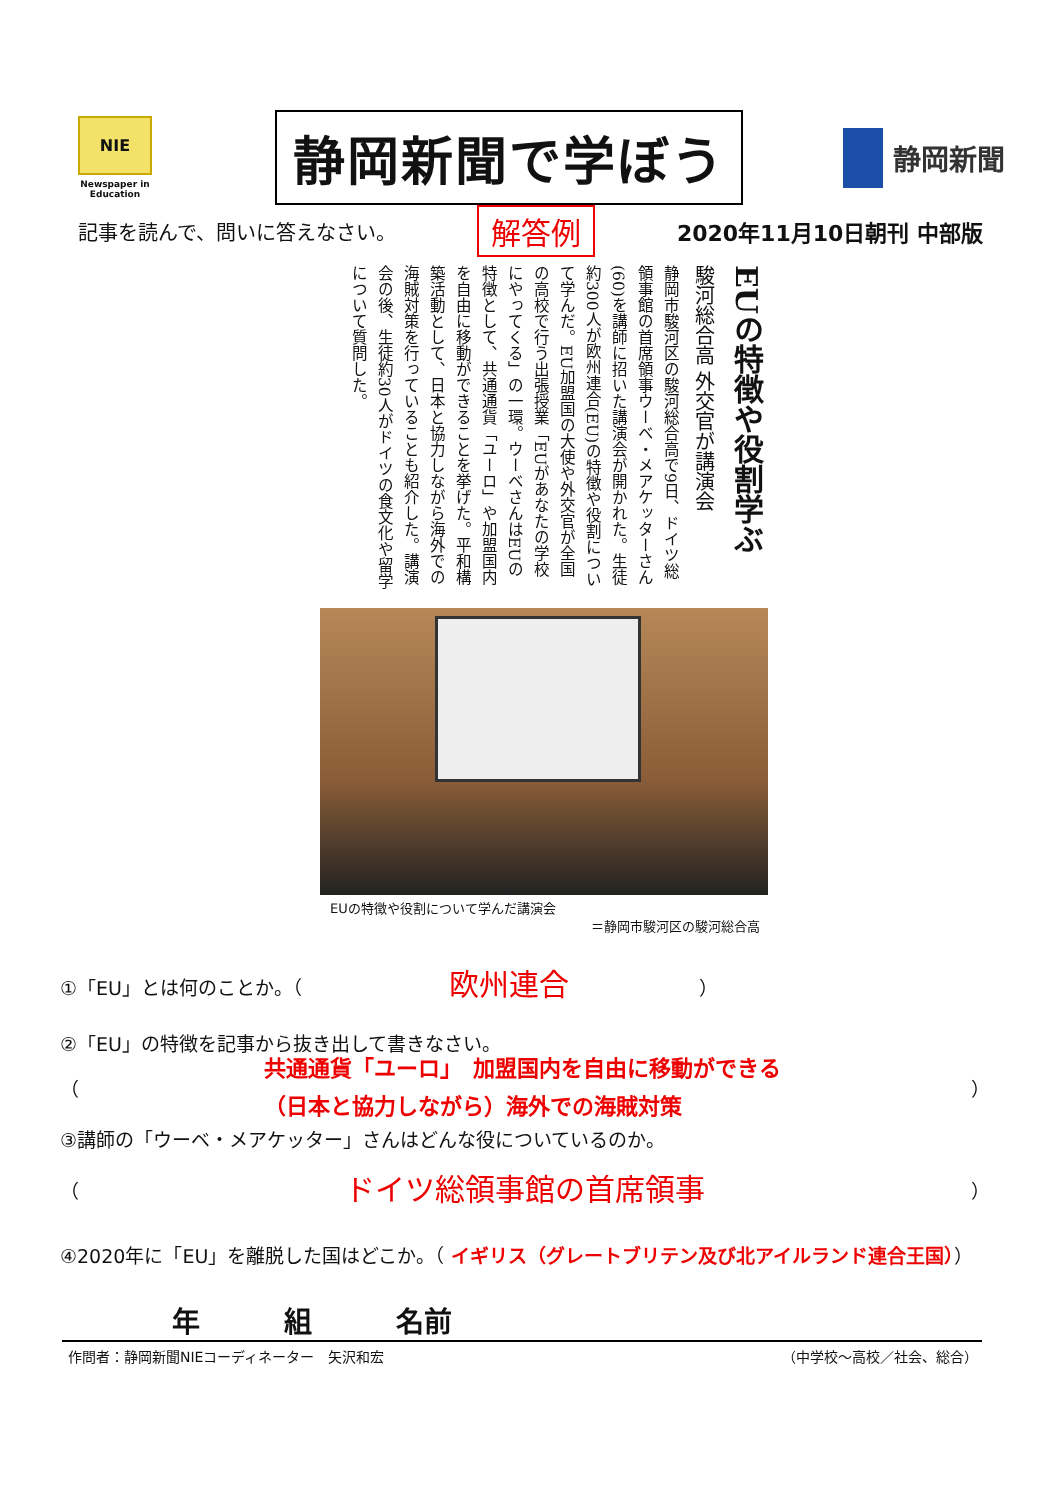NIE
Newspaper in Education
静岡新聞で学ぼう
静岡新聞
記事を読んで、問いに答えなさい。 解答例 2020年11月10日朝刊 中部版
EUの特徴や役割学ぶ
駿河総合高 外交官が講演会
静岡市駿河区の駿河総合高で9日、ドイツ総領事館の首席領事ウーベ・メアケッターさん(60)を講師に招いた講演会が開かれた。生徒約300人が欧州連合(EU)の特徴や役割について学んだ。EU加盟国の大使や外交官が全国の高校で行う出張授業「EUがあなたの学校にやってくる」の一環。ウーベさんはEUの特徴として、共通通貨「ユーロ」や加盟国内を自由に移動ができることを挙げた。平和構築活動として、日本と協力しながら海外での海賊対策を行っていることも紹介した。講演会の後、生徒約30人がドイツの食文化や留学について質問した。
EUの特徴や役割について学んだ講演会
＝静岡市駿河区の駿河総合高
①「EU」とは何のことか。（ 欧州連合 ）
②「EU」の特徴を記事から抜き出して書きなさい。
（ 共通通貨「ユーロ」　加盟国内を自由に移動ができる
（日本と協力しながら）海外での海賊対策 ）
③講師の「ウーベ・メアケッター」さんはどんな役についているのか。
（ ドイツ総領事館の首席領事 ）
④2020年に「EU」を離脱した国はどこか。（ イギリス（グレートブリテン及び北アイルランド連合王国））
年　　　組　　　名前
作問者：静岡新聞NIEコーディネーター　矢沢和宏 （中学校～高校／社会、総合）